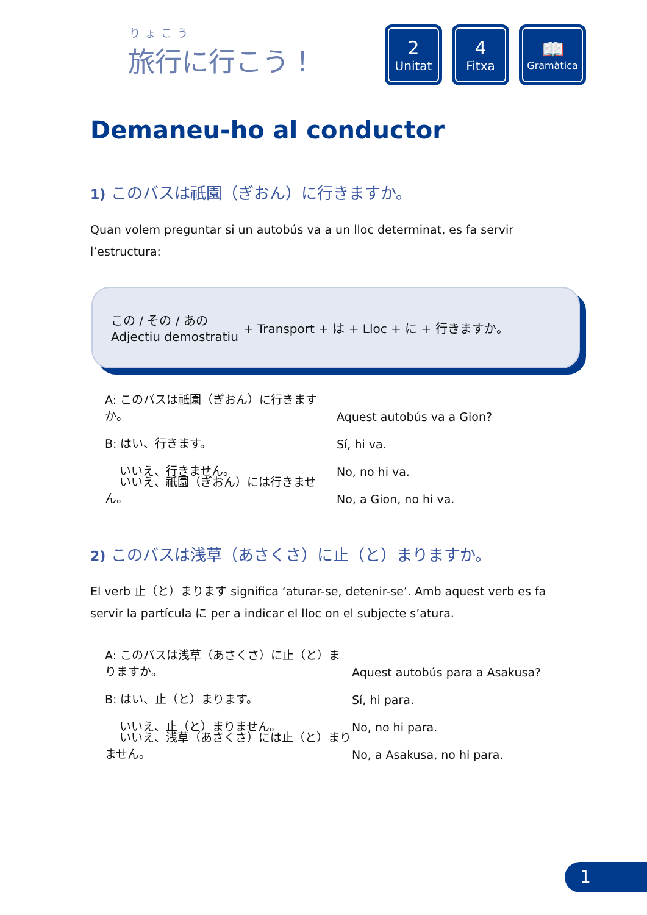りょこう
旅行に行こう！
2
Unitat
4
Fitxa
📖
Gramàtica
Demaneu-ho al conductor
1) このバスは祇園（ぎおん）に行きますか。
Quan volem preguntar si un autobús va a un lloc determinat, es fa servir l’estructura:
この / その / あの Adjectiu demostratiu
+ Transport + は + Lloc + に + 行きますか。
A: このバスは祇園（ぎおん）に行きますか。 Aquest autobús va a Gion?
B: はい、行きます。 Sí, hi va.
いいえ、行きません。 No, no hi va.
いいえ、祇園（ぎおん）には行きません。 No, a Gion, no hi va.
2) このバスは浅草（あさくさ）に止（と）まりますか。
El verb 止（と）まります significa ‘aturar-se, detenir-se’. Amb aquest verb es fa servir la partícula に per a indicar el lloc on el subjecte s’atura.
A: このバスは浅草（あさくさ）に止（と）まりますか。 Aquest autobús para a Asakusa?
B: はい、止（と）まります。 Sí, hi para.
いいえ、止（と）まりません。 No, no hi para.
いいえ、浅草（あさくさ）には止（と）まりません。 No, a Asakusa, no hi para.
1